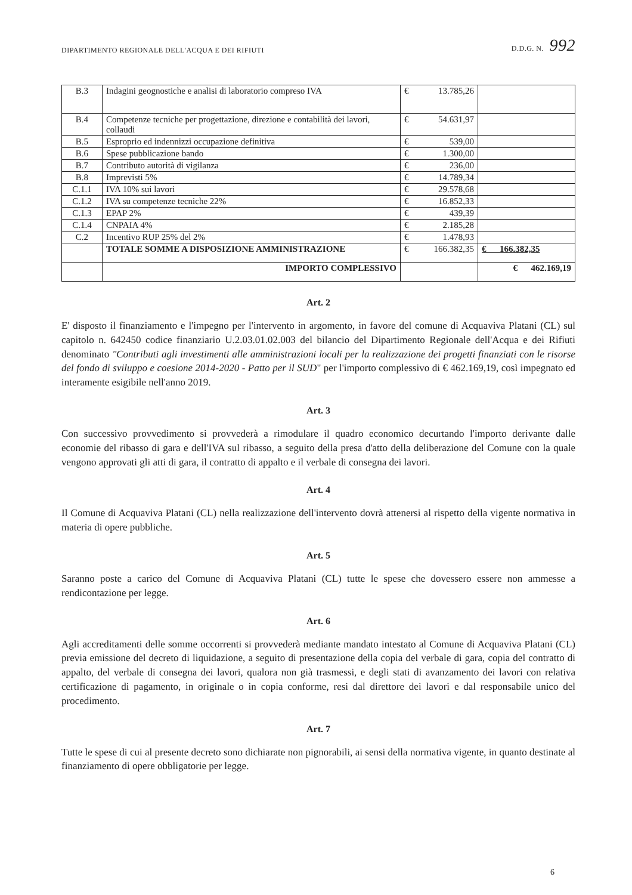DIPARTIMENTO REGIONALE DELL'ACQUA E DEI RIFIUTI D.D.G. N. 992
| B.3 | Indagini geognostiche e analisi di laboratorio compreso IVA | € | 13.785,26 | |
| B.4 | Competenze tecniche per progettazione, direzione e contabilità dei lavori, collaudi | € | 54.631,97 | |
| B.5 | Esproprio ed indennizzi occupazione definitiva | € | 539,00 | |
| B.6 | Spese pubblicazione bando | € | 1.300,00 | |
| B.7 | Contributo autorità di vigilanza | € | 236,00 | |
| B.8 | Imprevisti 5% | € | 14.789,34 | |
| C.1.1 | IVA 10% sui lavori | € | 29.578,68 | |
| C.1.2 | IVA su competenze tecniche 22% | € | 16.852,33 | |
| C.1.3 | EPAP 2% | € | 439,39 | |
| C.1.4 | CNPAIA 4% | € | 2.185,28 | |
| C.2 | Incentivo RUP 25% del 2% | € | 1.478,93 | |
| | TOTALE SOMME A DISPOSIZIONE AMMINISTRAZIONE | € | 166.382,35 | € 166.382,35 |
| | IMPORTO COMPLESSIVO | | | € 462.169,19 |
Art. 2
E' disposto il finanziamento e l'impegno per l'intervento in argomento, in favore del comune di Acquaviva Platani (CL) sul capitolo n. 642450 codice finanziario U.2.03.01.02.003 del bilancio del Dipartimento Regionale dell'Acqua e dei Rifiuti denominato "Contributi agli investimenti alle amministrazioni locali per la realizzazione dei progetti finanziati con le risorse del fondo di sviluppo e coesione 2014-2020 - Patto per il SUD" per l'importo complessivo di € 462.169,19, così impegnato ed interamente esigibile nell'anno 2019.
Art. 3
Con successivo provvedimento si provvederà a rimodulare il quadro economico decurtando l'importo derivante dalle economie del ribasso di gara e dell'IVA sul ribasso, a seguito della presa d'atto della deliberazione del Comune con la quale vengono approvati gli atti di gara, il contratto di appalto e il verbale di consegna dei lavori.
Art. 4
Il Comune di Acquaviva Platani (CL) nella realizzazione dell'intervento dovrà attenersi al rispetto della vigente normativa in materia di opere pubbliche.
Art. 5
Saranno poste a carico del Comune di Acquaviva Platani (CL) tutte le spese che dovessero essere non ammesse a rendicontazione per legge.
Art. 6
Agli accreditamenti delle somme occorrenti si provvederà mediante mandato intestato al Comune di Acquaviva Platani (CL) previa emissione del decreto di liquidazione, a seguito di presentazione della copia del verbale di gara, copia del contratto di appalto, del verbale di consegna dei lavori, qualora non già trasmessi, e degli stati di avanzamento dei lavori con relativa certificazione di pagamento, in originale o in copia conforme, resi dal direttore dei lavori e dal responsabile unico del procedimento.
Art. 7
Tutte le spese di cui al presente decreto sono dichiarate non pignorabili, ai sensi della normativa vigente, in quanto destinate al finanziamento di opere obbligatorie per legge.
6